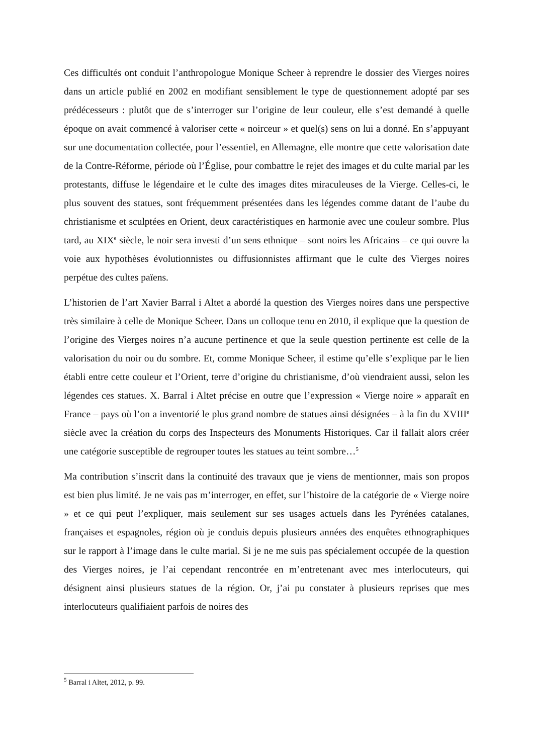Ces difficultés ont conduit l’anthropologue Monique Scheer à reprendre le dossier des Vierges noires dans un article publié en 2002 en modifiant sensiblement le type de questionnement adopté par ses prédécesseurs : plutôt que de s’interroger sur l’origine de leur couleur, elle s’est demandé à quelle époque on avait commencé à valoriser cette « noirceur » et quel(s) sens on lui a donné. En s’appuyant sur une documentation collectée, pour l’essentiel, en Allemagne, elle montre que cette valorisation date de la Contre-Réforme, période où l’Église, pour combattre le rejet des images et du culte marial par les protestants, diffuse le légendaire et le culte des images dites miraculeuses de la Vierge. Celles-ci, le plus souvent des statues, sont fréquemment présentées dans les légendes comme datant de l’aube du christianisme et sculptées en Orient, deux caractéristiques en harmonie avec une couleur sombre. Plus tard, au XIX<sup>e</sup> siècle, le noir sera investi d’un sens ethnique – sont noirs les Africains – ce qui ouvre la voie aux hypothèses évolutionnistes ou diffusionnistes affirmant que le culte des Vierges noires perpétue des cultes païens.
L’historien de l’art Xavier Barral i Altet a abordé la question des Vierges noires dans une perspective très similaire à celle de Monique Scheer. Dans un colloque tenu en 2010, il explique que la question de l’origine des Vierges noires n’a aucune pertinence et que la seule question pertinente est celle de la valorisation du noir ou du sombre. Et, comme Monique Scheer, il estime qu’elle s’explique par le lien établi entre cette couleur et l’Orient, terre d’origine du christianisme, d’où viendraient aussi, selon les légendes ces statues. X. Barral i Altet précise en outre que l’expression « Vierge noire » apparaît en France – pays où l’on a inventorié le plus grand nombre de statues ainsi désignées – à la fin du XVIII<sup>e</sup> siècle avec la création du corps des Inspecteurs des Monuments Historiques. Car il fallait alors créer une catégorie susceptible de regrouper toutes les statues au teint sombre…<sup>5</sup>
Ma contribution s’inscrit dans la continuité des travaux que je viens de mentionner, mais son propos est bien plus limité. Je ne vais pas m’interroger, en effet, sur l’histoire de la catégorie de « Vierge noire » et ce qui peut l’expliquer, mais seulement sur ses usages actuels dans les Pyrénées catalanes, françaises et espagnoles, région où je conduis depuis plusieurs années des enquêtes ethnographiques sur le rapport à l’image dans le culte marial. Si je ne me suis pas spécialement occupée de la question des Vierges noires, je l’ai cependant rencontrée en m’entretenant avec mes interlocuteurs, qui désignent ainsi plusieurs statues de la région. Or, j’ai pu constater à plusieurs reprises que mes interlocuteurs qualifiaient parfois de noires des
<sup>5</sup> Barral i Altet, 2012, p. 99.